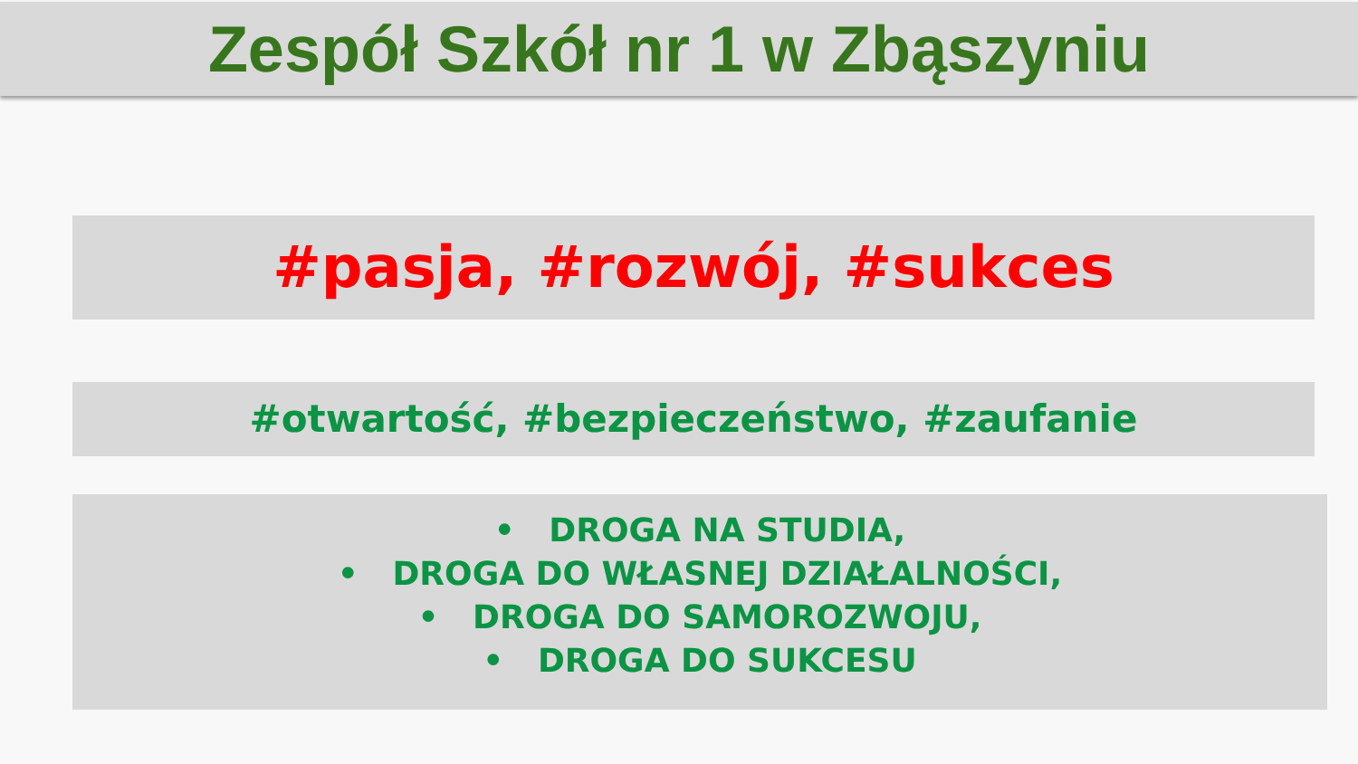Zespół Szkół nr 1 w Zbąszyniu
#pasja, #rozwój, #sukces
#otwartość, #bezpieczeństwo, #zaufanie
• DROGA NA STUDIA,
• DROGA DO WŁASNEJ DZIAŁALNOŚCI,
• DROGA DO SAMOROZWOJU,
• DROGA DO SUKCESU